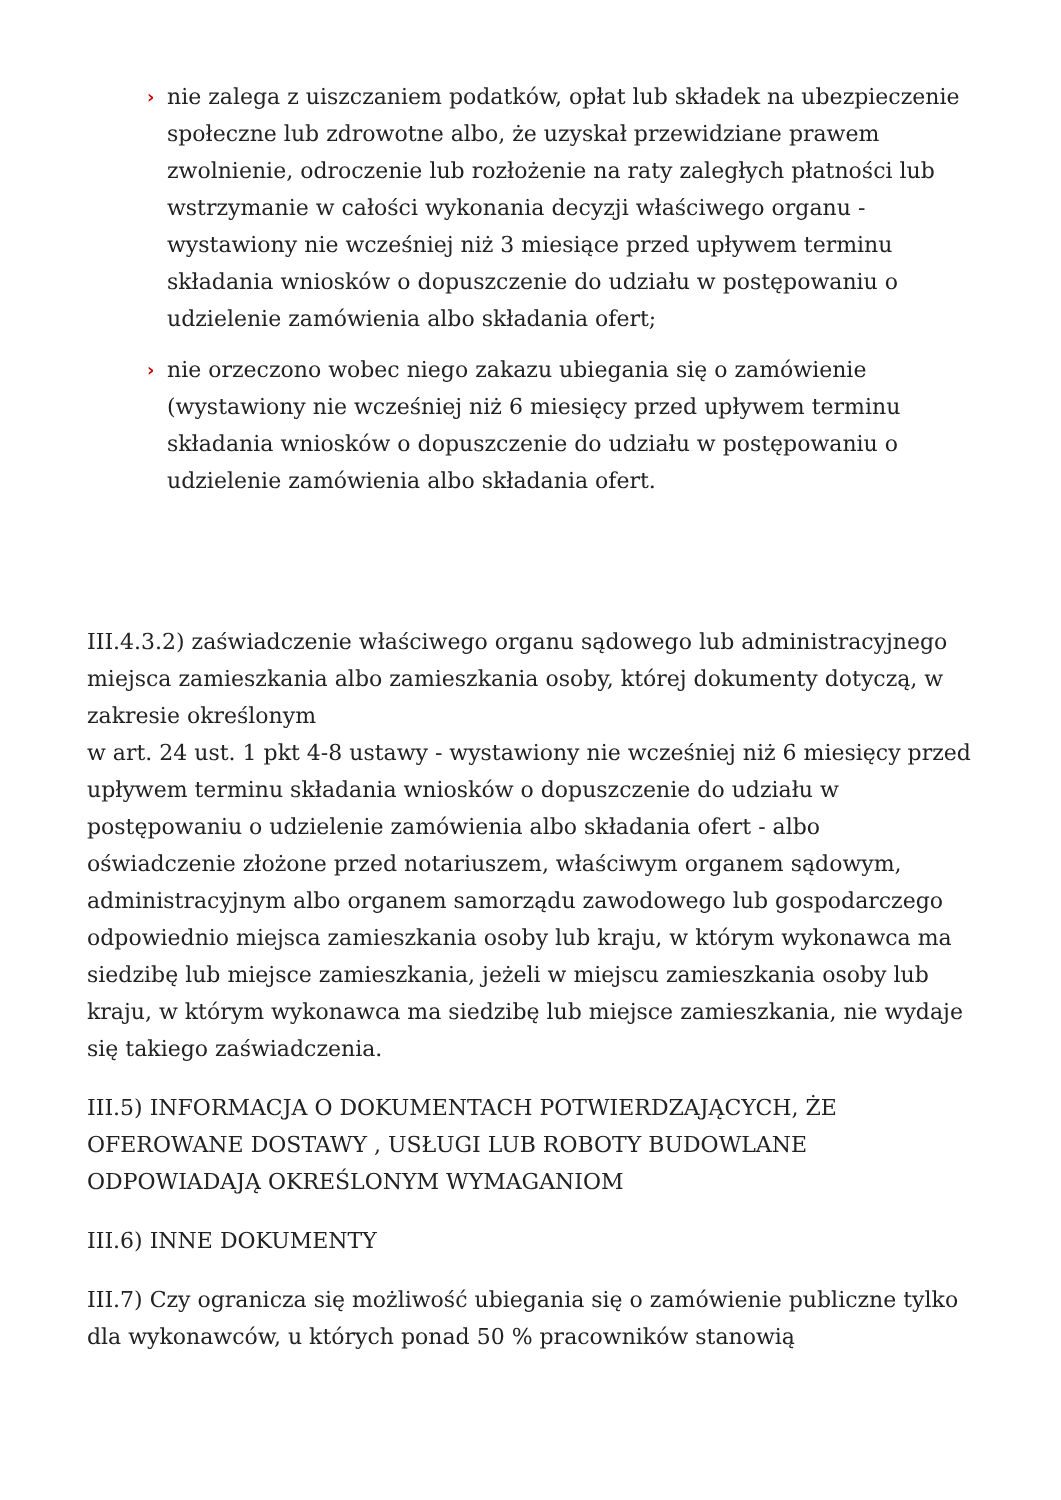› nie zalega z uiszczaniem podatków, opłat lub składek na ubezpieczenie społeczne lub zdrowotne albo, że uzyskał przewidziane prawem zwolnienie, odroczenie lub rozłożenie na raty zaległych płatności lub wstrzymanie w całości wykonania decyzji właściwego organu - wystawiony nie wcześniej niż 3 miesiące przed upływem terminu składania wniosków o dopuszczenie do udziału w postępowaniu o udzielenie zamówienia albo składania ofert;
› nie orzeczono wobec niego zakazu ubiegania się o zamówienie (wystawiony nie wcześniej niż 6 miesięcy przed upływem terminu składania wniosków o dopuszczenie do udziału w postępowaniu o udzielenie zamówienia albo składania ofert.
III.4.3.2) zaświadczenie właściwego organu sądowego lub administracyjnego miejsca zamieszkania albo zamieszkania osoby, której dokumenty dotyczą, w zakresie określonym
w art. 24 ust. 1 pkt 4-8 ustawy - wystawiony nie wcześniej niż 6 miesięcy przed upływem terminu składania wniosków o dopuszczenie do udziału w postępowaniu o udzielenie zamówienia albo składania ofert - albo oświadczenie złożone przed notariuszem, właściwym organem sądowym, administracyjnym albo organem samorządu zawodowego lub gospodarczego odpowiednio miejsca zamieszkania osoby lub kraju, w którym wykonawca ma siedzibę lub miejsce zamieszkania, jeżeli w miejscu zamieszkania osoby lub kraju, w którym wykonawca ma siedzibę lub miejsce zamieszkania, nie wydaje się takiego zaświadczenia.
III.5) INFORMACJA O DOKUMENTACH POTWIERDZAJĄCYCH, ŻE OFEROWANE DOSTAWY , USŁUGI LUB ROBOTY BUDOWLANE ODPOWIADAJĄ OKREŚLONYM WYMAGANIOM
III.6) INNE DOKUMENTY
III.7) Czy ogranicza się możliwość ubiegania się o zamówienie publiczne tylko dla wykonawców, u których ponad 50 % pracowników stanowią